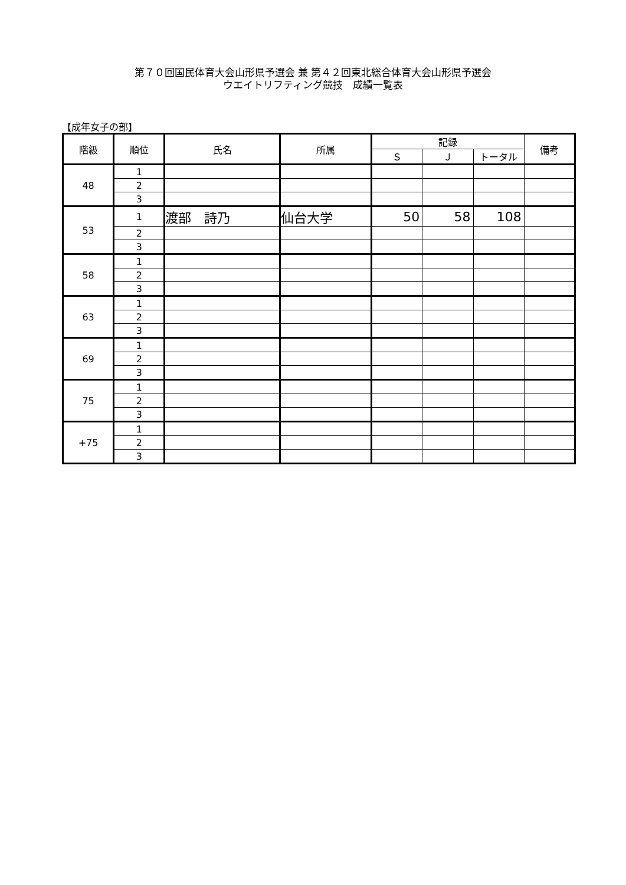第７０回国民体育大会山形県予選会 兼 第４２回東北総合体育大会山形県予選会
ウエイトリフティング競技　成績一覧表
【成年女子の部】
| 階級 | 順位 | 氏名 | 所属 | 記録 | | | 備考 |
| --- | --- | --- | --- | --- | --- | --- | --- |
| | | | | Ｓ | Ｊ | トータル | |
| 48 | 1 | | | | | | |
| | 2 | | | | | | |
| | 3 | | | | | | |
| 53 | 1 | 渡部 詩乃 | 仙台大学 | 50 | 58 | 108 | |
| | 2 | | | | | | |
| | 3 | | | | | | |
| 58 | 1 | | | | | | |
| | 2 | | | | | | |
| | 3 | | | | | | |
| 63 | 1 | | | | | | |
| | 2 | | | | | | |
| | 3 | | | | | | |
| 69 | 1 | | | | | | |
| | 2 | | | | | | |
| | 3 | | | | | | |
| 75 | 1 | | | | | | |
| | 2 | | | | | | |
| | 3 | | | | | | |
| +75 | 1 | | | | | | |
| | 2 | | | | | | |
| | 3 | | | | | | |